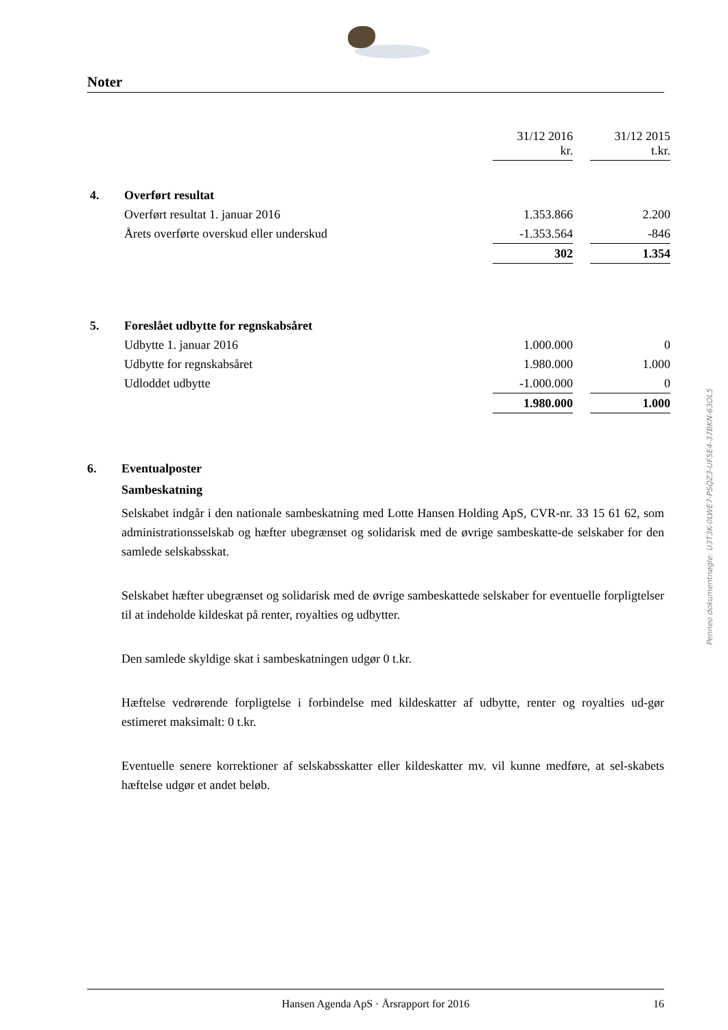Noter
| | | 31/12 2016 kr. | | 31/12 2015 t.kr. |
| 4. | Overført resultat | | | |
| | Overført resultat 1. januar 2016 | 1.353.866 | | 2.200 |
| | Årets overførte overskud eller underskud | -1.353.564 | | -846 |
| | | 302 | | 1.354 |
| 5. | Foreslået udbytte for regnskabsåret | | | |
| | Udbytte 1. januar 2016 | 1.000.000 | | 0 |
| | Udbytte for regnskabsåret | 1.980.000 | | 1.000 |
| | Udloddet udbytte | -1.000.000 | | 0 |
| | | 1.980.000 | | 1.000 |
6. Eventualposter
Sambeskatning
Selskabet indgår i den nationale sambeskatning med Lotte Hansen Holding ApS, CVR-nr. 33 15 61 62, som administrationsselskab og hæfter ubegrænset og solidarisk med de øvrige sambeskatte-de selskaber for den samlede selskabsskat.
Selskabet hæfter ubegrænset og solidarisk med de øvrige sambeskattede selskaber for eventuelle forpligtelser til at indeholde kildeskat på renter, royalties og udbytter.
Den samlede skyldige skat i sambeskatningen udgør 0 t.kr.
Hæftelse vedrørende forpligtelse i forbindelse med kildeskatter af udbytte, renter og royalties ud-gør estimeret maksimalt: 0 t.kr.
Eventuelle senere korrektioner af selskabsskatter eller kildeskatter mv. vil kunne medføre, at sel-skabets hæftelse udgør et andet beløb.
Hansen Agenda ApS · Årsrapport for 2016 16
Penneo dokumentnøgle: U3T3K-0LWE7-PSQZ3-UF5E4-37BKN-63OL5